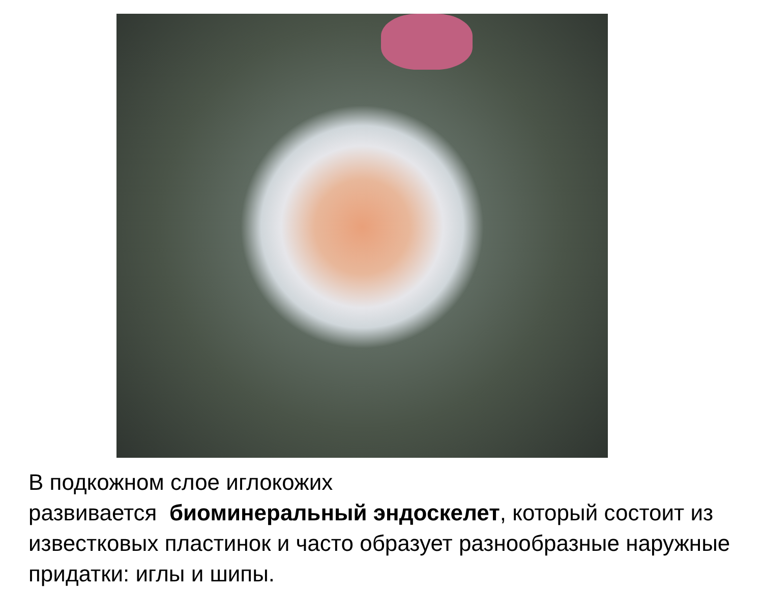В подкожном слое иглокожих
развивается биоминеральный эндоскелет, который состоит из известковых пластинок и часто образует разнообразные наружные придатки: иглы и шипы.